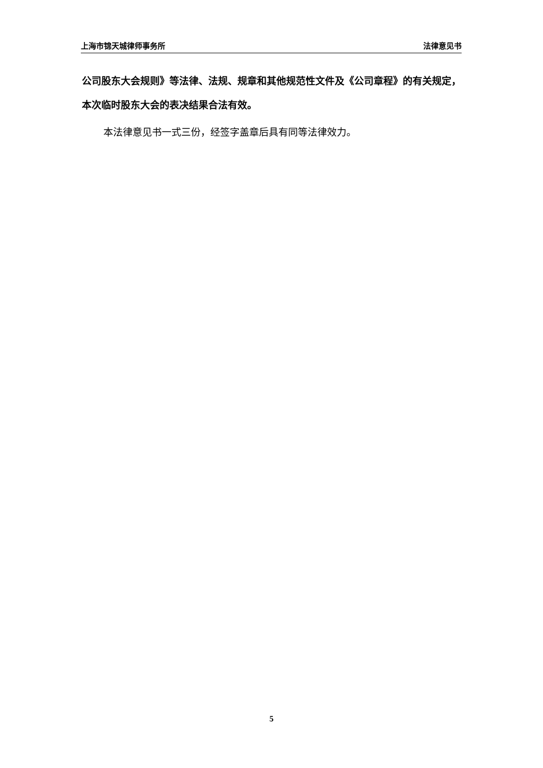上海市锦天城律师事务所 法律意见书
公司股东大会规则》等法律、法规、规章和其他规范性文件及《公司章程》的有关规定，本次临时股东大会的表决结果合法有效。
本法律意见书一式三份，经签字盖章后具有同等法律效力。
5